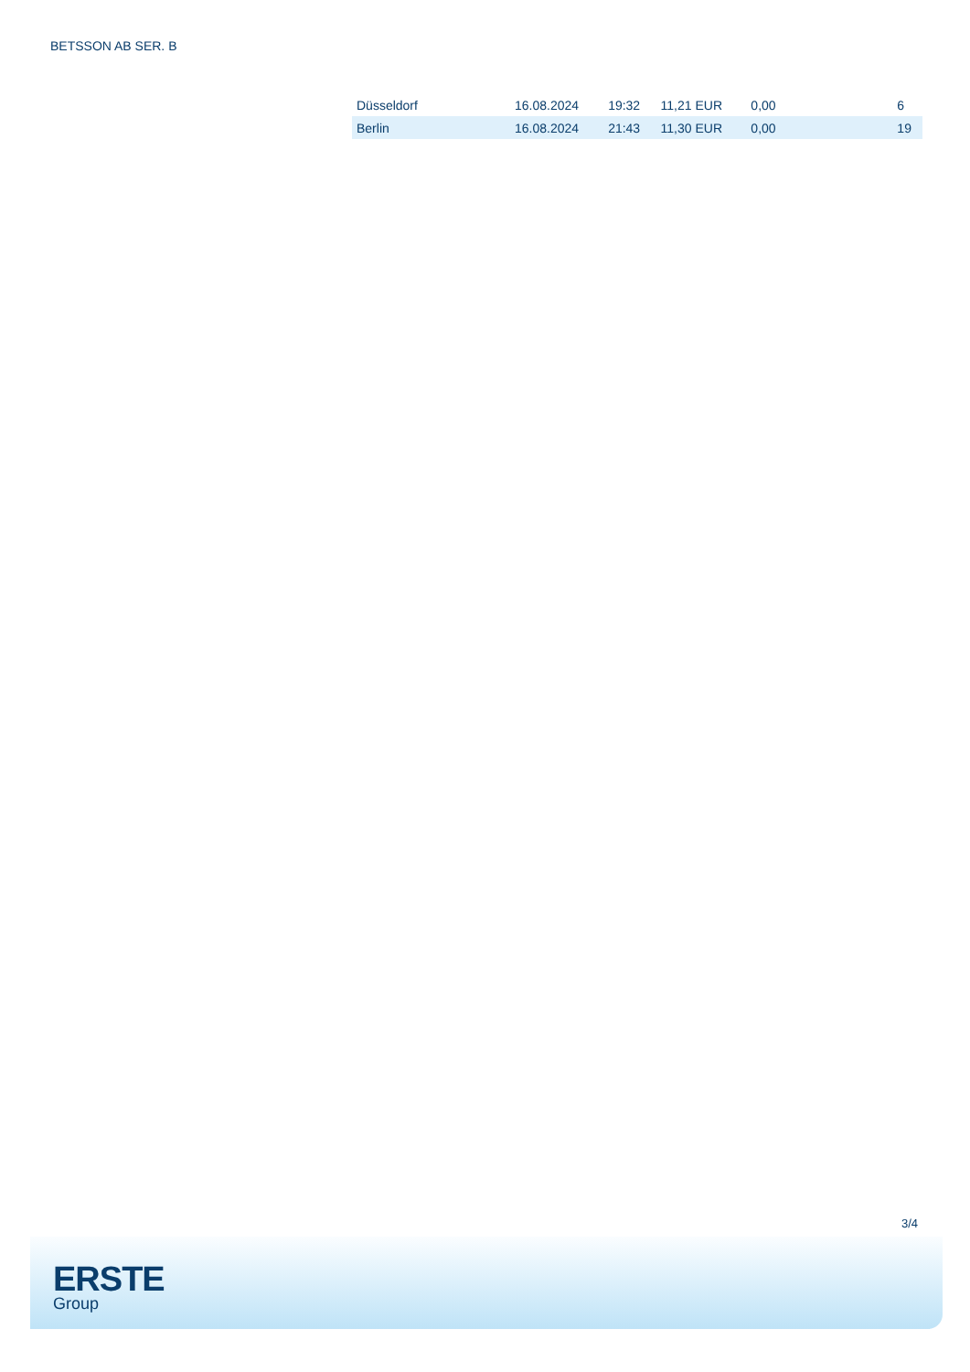BETSSON AB SER. B
| Düsseldorf | 16.08.2024 | 19:32 | 11,21 EUR | 0,00 | 6 |
| Berlin | 16.08.2024 | 21:43 | 11,30 EUR | 0,00 | 19 |
3/4
ERSTE
Group